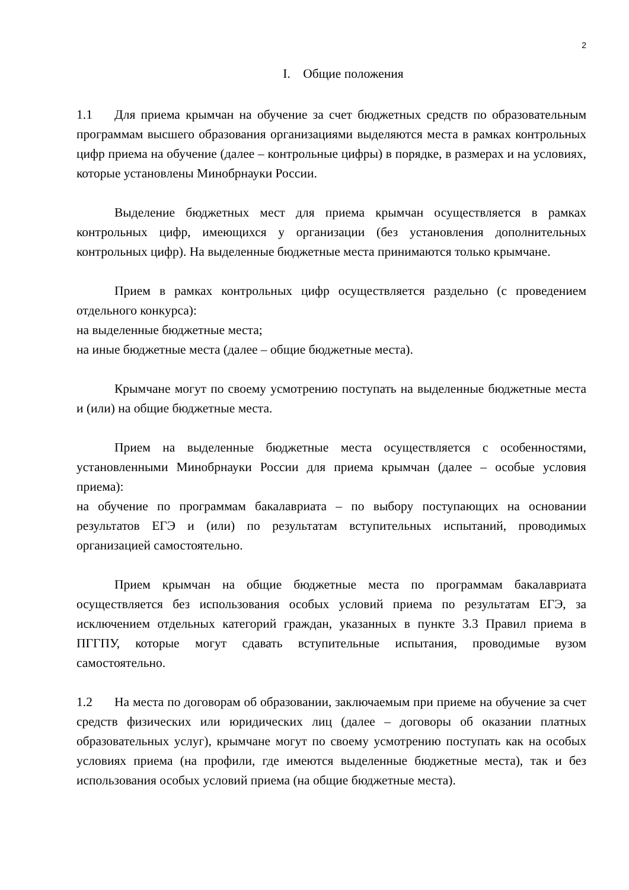2
I. Общие положения
1.1 Для приема крымчан на обучение за счет бюджетных средств по образовательным программам высшего образования организациями выделяются места в рамках контрольных цифр приема на обучение (далее – контрольные цифры) в порядке, в размерах и на условиях, которые установлены Минобрнауки России.
Выделение бюджетных мест для приема крымчан осуществляется в рамках контрольных цифр, имеющихся у организации (без установления дополнительных контрольных цифр). На выделенные бюджетные места принимаются только крымчане.
Прием в рамках контрольных цифр осуществляется раздельно (с проведением отдельного конкурса):
на выделенные бюджетные места;
на иные бюджетные места (далее – общие бюджетные места).
Крымчане могут по своему усмотрению поступать на выделенные бюджетные места и (или) на общие бюджетные места.
Прием на выделенные бюджетные места осуществляется с особенностями, установленными Минобрнауки России для приема крымчан (далее – особые условия приема):
на обучение по программам бакалавриата – по выбору поступающих на основании результатов ЕГЭ и (или) по результатам вступительных испытаний, проводимых организацией самостоятельно.
Прием крымчан на общие бюджетные места по программам бакалавриата осуществляется без использования особых условий приема по результатам ЕГЭ, за исключением отдельных категорий граждан, указанных в пункте 3.3 Правил приема в ПГГПУ, которые могут сдавать вступительные испытания, проводимые вузом самостоятельно.
1.2 На места по договорам об образовании, заключаемым при приеме на обучение за счет средств физических или юридических лиц (далее – договоры об оказании платных образовательных услуг), крымчане могут по своему усмотрению поступать как на особых условиях приема (на профили, где имеются выделенные бюджетные места), так и без использования особых условий приема (на общие бюджетные места).